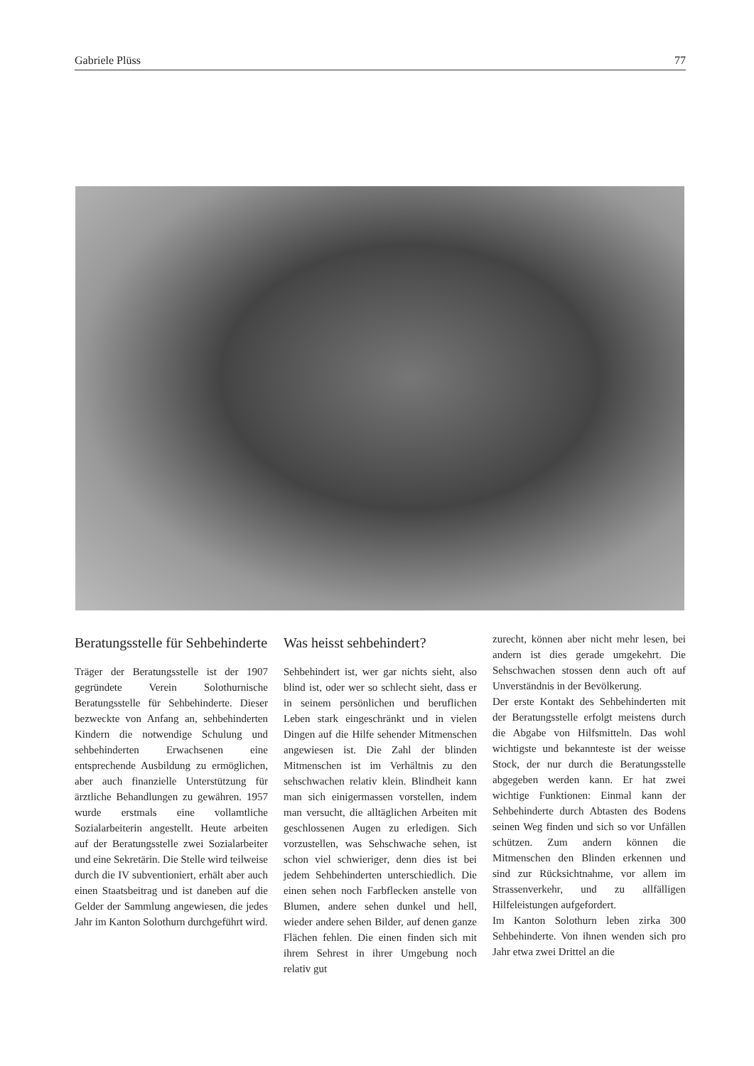Gabriele Plüss 77
Beratungsstelle für Sehbehinderte
Träger der Beratungsstelle ist der 1907 gegründete Verein Solothurnische Beratungsstelle für Sehbehinderte. Dieser bezweckte von Anfang an, sehbehinderten Kindern die notwendige Schulung und sehbehinderten Erwachsenen eine entsprechende Ausbildung zu ermöglichen, aber auch finanzielle Unterstützung für ärztliche Behandlungen zu gewähren. 1957 wurde erstmals eine vollamtliche Sozialarbeiterin angestellt. Heute arbeiten auf der Beratungsstelle zwei Sozialarbeiter und eine Sekretärin. Die Stelle wird teilweise durch die IV subventioniert, erhält aber auch einen Staatsbeitrag und ist daneben auf die Gelder der Sammlung angewiesen, die jedes Jahr im Kanton Solothurn durchgeführt wird.
Was heisst sehbehindert?
Sehbehindert ist, wer gar nichts sieht, also blind ist, oder wer so schlecht sieht, dass er in seinem persönlichen und beruflichen Leben stark eingeschränkt und in vielen Dingen auf die Hilfe sehender Mitmenschen angewiesen ist. Die Zahl der blinden Mitmenschen ist im Verhältnis zu den sehschwachen relativ klein. Blindheit kann man sich einigermassen vorstellen, indem man versucht, die alltäglichen Arbeiten mit geschlossenen Augen zu erledigen. Sich vorzustellen, was Sehschwache sehen, ist schon viel schwieriger, denn dies ist bei jedem Sehbehinderten unterschiedlich. Die einen sehen noch Farbflecken anstelle von Blumen, andere sehen dunkel und hell, wieder andere sehen Bilder, auf denen ganze Flächen fehlen. Die einen finden sich mit ihrem Sehrest in ihrer Umgebung noch relativ gut
zurecht, können aber nicht mehr lesen, bei andern ist dies gerade umgekehrt. Die Sehschwachen stossen denn auch oft auf Unverständnis in der Bevölkerung.
Der erste Kontakt des Sehbehinderten mit der Beratungsstelle erfolgt meistens durch die Abgabe von Hilfsmitteln. Das wohl wichtigste und bekannteste ist der weisse Stock, der nur durch die Beratungsstelle abgegeben werden kann. Er hat zwei wichtige Funktionen: Einmal kann der Sehbehinderte durch Abtasten des Bodens seinen Weg finden und sich so vor Unfällen schützen. Zum andern können die Mitmenschen den Blinden erkennen und sind zur Rücksichtnahme, vor allem im Strassenverkehr, und zu allfälligen Hilfeleistungen aufgefordert.
Im Kanton Solothurn leben zirka 300 Sehbehinderte. Von ihnen wenden sich pro Jahr etwa zwei Drittel an die